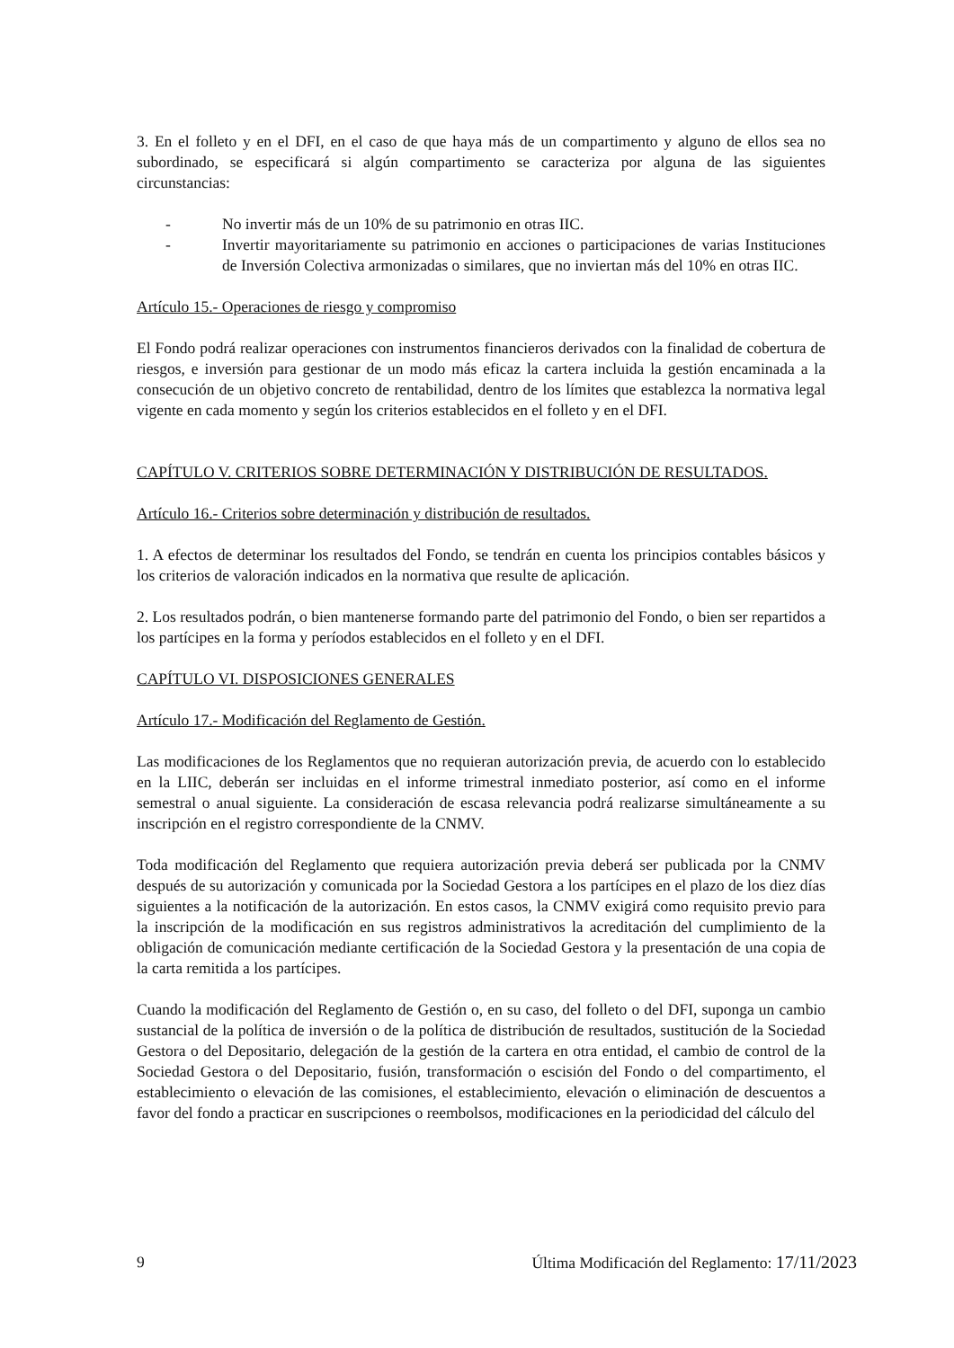3. En el folleto y en el DFI, en el caso de que haya más de un compartimento y alguno de ellos sea no subordinado, se especificará si algún compartimento se caracteriza por alguna de las siguientes circunstancias:
- No invertir más de un 10% de su patrimonio en otras IIC.
- Invertir mayoritariamente su patrimonio en acciones o participaciones de varias Instituciones de Inversión Colectiva armonizadas o similares, que no inviertan más del 10% en otras IIC.
Artículo 15.- Operaciones de riesgo y compromiso
El Fondo podrá realizar operaciones con instrumentos financieros derivados con la finalidad de cobertura de riesgos, e inversión para gestionar de un modo más eficaz la cartera incluida la gestión encaminada a la consecución de un objetivo concreto de rentabilidad, dentro de los límites que establezca la normativa legal vigente en cada momento y según los criterios establecidos en el folleto y en el DFI.
CAPÍTULO V. CRITERIOS SOBRE DETERMINACIÓN Y DISTRIBUCIÓN DE RESULTADOS.
Artículo 16.- Criterios sobre determinación y distribución de resultados.
1. A efectos de determinar los resultados del Fondo, se tendrán en cuenta los principios contables básicos y los criterios de valoración indicados en la normativa que resulte de aplicación.
2. Los resultados podrán, o bien mantenerse formando parte del patrimonio del Fondo, o bien ser repartidos a los partícipes en la forma y períodos establecidos en el folleto y en el DFI.
CAPÍTULO VI. DISPOSICIONES GENERALES
Artículo 17.- Modificación del Reglamento de Gestión.
Las modificaciones de los Reglamentos que no requieran autorización previa, de acuerdo con lo establecido en la LIIC, deberán ser incluidas en el informe trimestral inmediato posterior, así como en el informe semestral o anual siguiente. La consideración de escasa relevancia podrá realizarse simultáneamente a su inscripción en el registro correspondiente de la CNMV.
Toda modificación del Reglamento que requiera autorización previa deberá ser publicada por la CNMV después de su autorización y comunicada por la Sociedad Gestora a los partícipes en el plazo de los diez días siguientes a la notificación de la autorización. En estos casos, la CNMV exigirá como requisito previo para la inscripción de la modificación en sus registros administrativos la acreditación del cumplimiento de la obligación de comunicación mediante certificación de la Sociedad Gestora y la presentación de una copia de la carta remitida a los partícipes.
Cuando la modificación del Reglamento de Gestión o, en su caso, del folleto o del DFI, suponga un cambio sustancial de la política de inversión o de la política de distribución de resultados, sustitución de la Sociedad Gestora o del Depositario, delegación de la gestión de la cartera en otra entidad, el cambio de control de la Sociedad Gestora o del Depositario, fusión, transformación o escisión del Fondo o del compartimento, el establecimiento o elevación de las comisiones, el establecimiento, elevación o eliminación de descuentos a favor del fondo a practicar en suscripciones o reembolsos, modificaciones en la periodicidad del cálculo del
9 Última Modificación del Reglamento: 17/11/2023